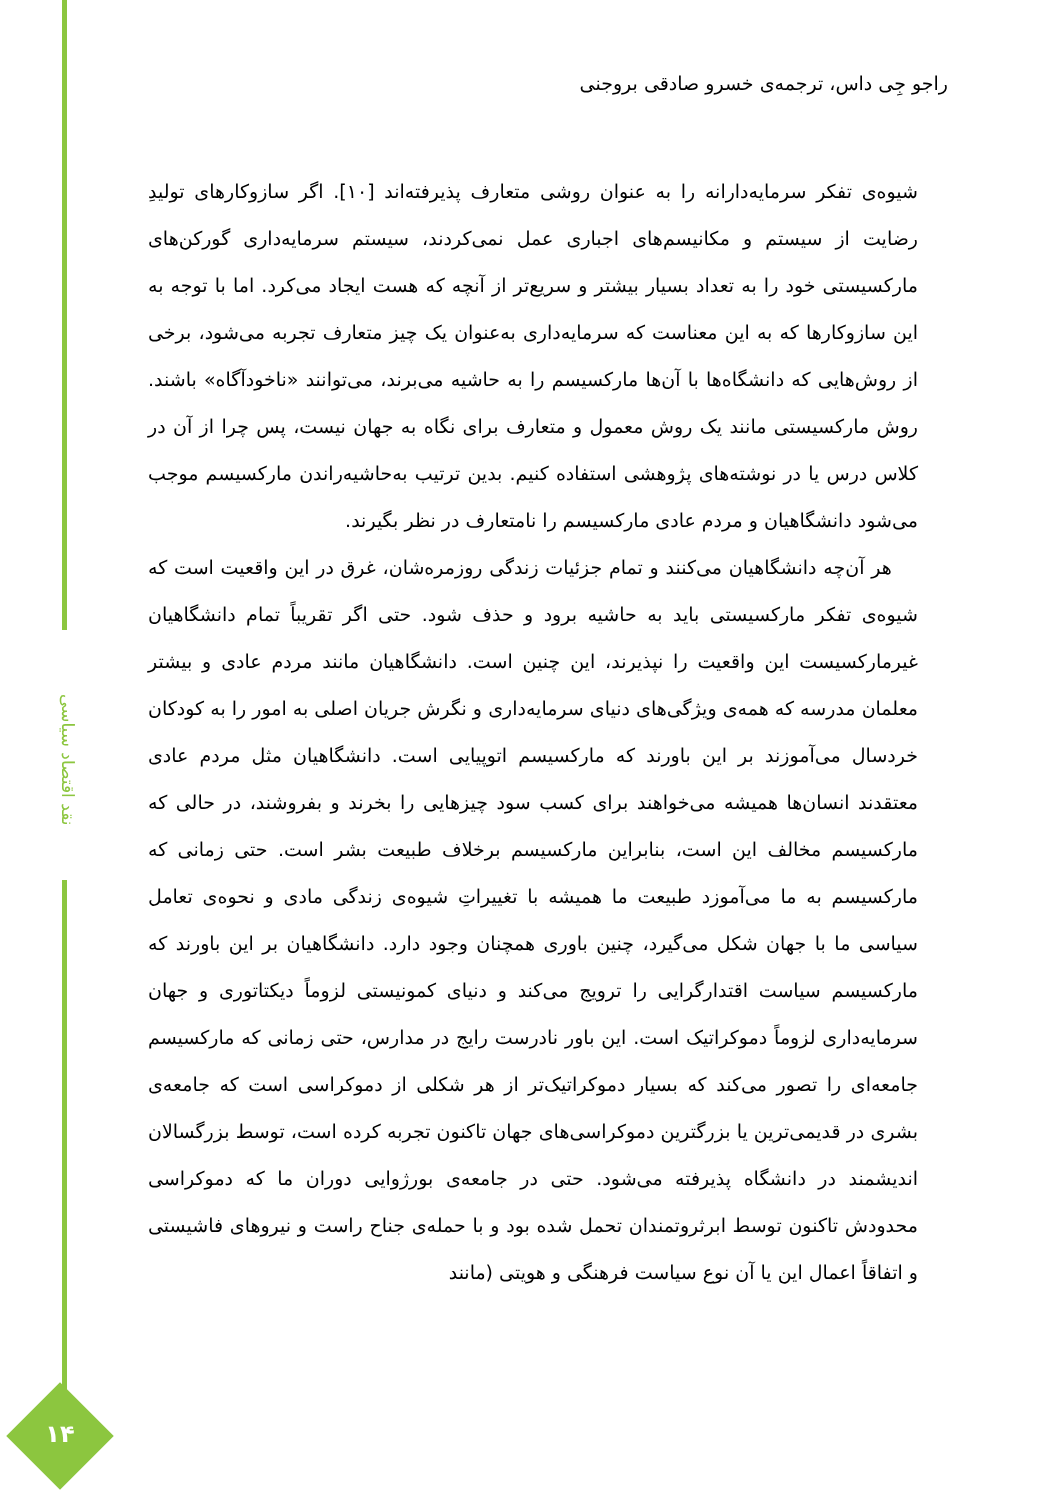نقد اقتصاد سیاسی
راجو جِی داس، ترجمه‌ی خسرو صادقی بروجنی
شیوه‌ی تفکر سرمایه‌دارانه را به عنوان روشی متعارف پذیرفته‌اند [۱۰]. اگر سازوکارهای تولیدِ رضایت از سیستم و مکانیسم‌های اجباری عمل نمی‌کردند، سیستم سرمایه‌داری گورکن‌های مارکسیستی خود را به تعداد بسیار بیشتر و سریع‌تر از آنچه که هست ایجاد می‌کرد. اما با توجه به این سازوکارها که به این معناست که سرمایه‌داری به‌عنوان یک چیز متعارف تجربه می‌شود، برخی از روش‌هایی که دانشگاه‌ها با آن‌ها مارکسیسم را به حاشیه می‌برند، می‌توانند «ناخودآگاه» باشند. روش مارکسیستی مانند یک روش معمول و متعارف برای نگاه به جهان نیست، پس چرا از آن در کلاس درس یا در نوشته‌های پژوهشی استفاده کنیم. بدین ترتیب به‌حاشیه‌راندن مارکسیسم موجب می‌شود دانشگاهیان و مردم عادی مارکسیسم را نامتعارف در نظر بگیرند.
هر آن‌چه دانشگاهیان می‌کنند و تمام جزئیات زندگی روزمره‌شان، غرق در این واقعیت است که شیوه‌ی تفکر مارکسیستی باید به حاشیه برود و حذف شود. حتی اگر تقریباً تمام دانشگاهیان غیرمارکسیست این واقعیت را نپذیرند، این چنین است. دانشگاهیان مانند مردم عادی و بیشتر معلمان مدرسه که همه‌ی ویژگی‌های دنیای سرمایه‌داری و نگرش جریان اصلی به امور را به کودکان خردسال می‌آموزند بر این باورند که مارکسیسم اتوپیایی است. دانشگاهیان مثل مردم عادی معتقدند انسان‌ها همیشه می‌خواهند برای کسب سود چیزهایی را بخرند و بفروشند، در حالی که مارکسیسم مخالف این است، بنابراین مارکسیسم برخلاف طبیعت بشر است. حتی زمانی که مارکسیسم به ما می‌آموزد طبیعت ما همیشه با تغییراتِ شیوه‌ی زندگی مادی و نحوه‌ی تعامل سیاسی ما با جهان شکل می‌گیرد، چنین باوری همچنان وجود دارد. دانشگاهیان بر این باورند که مارکسیسم سیاست اقتدارگرایی را ترویج می‌کند و دنیای کمونیستی لزوماً دیکتاتوری و جهان سرمایه‌داری لزوماً دموکراتیک است. این باور نادرست رایج در مدارس، حتی زمانی که مارکسیسم جامعه‌ای را تصور می‌کند که بسیار دموکراتیک‌تر از هر شکلی از دموکراسی است که جامعه‌ی بشری در قدیمی‌ترین یا بزرگترین دموکراسی‌های جهان تاکنون تجربه کرده است، توسط بزرگسالان اندیشمند در دانشگاه پذیرفته می‌شود. حتی در جامعه‌ی بورژوایی دوران ما که دموکراسی محدودش تاکنون توسط ابرثروتمندان تحمل شده بود و با حمله‌ی جناح راست و نیروهای فاشیستی و اتفاقاً اعمال این یا آن نوع سیاست فرهنگی و هویتی (مانند
۱۴